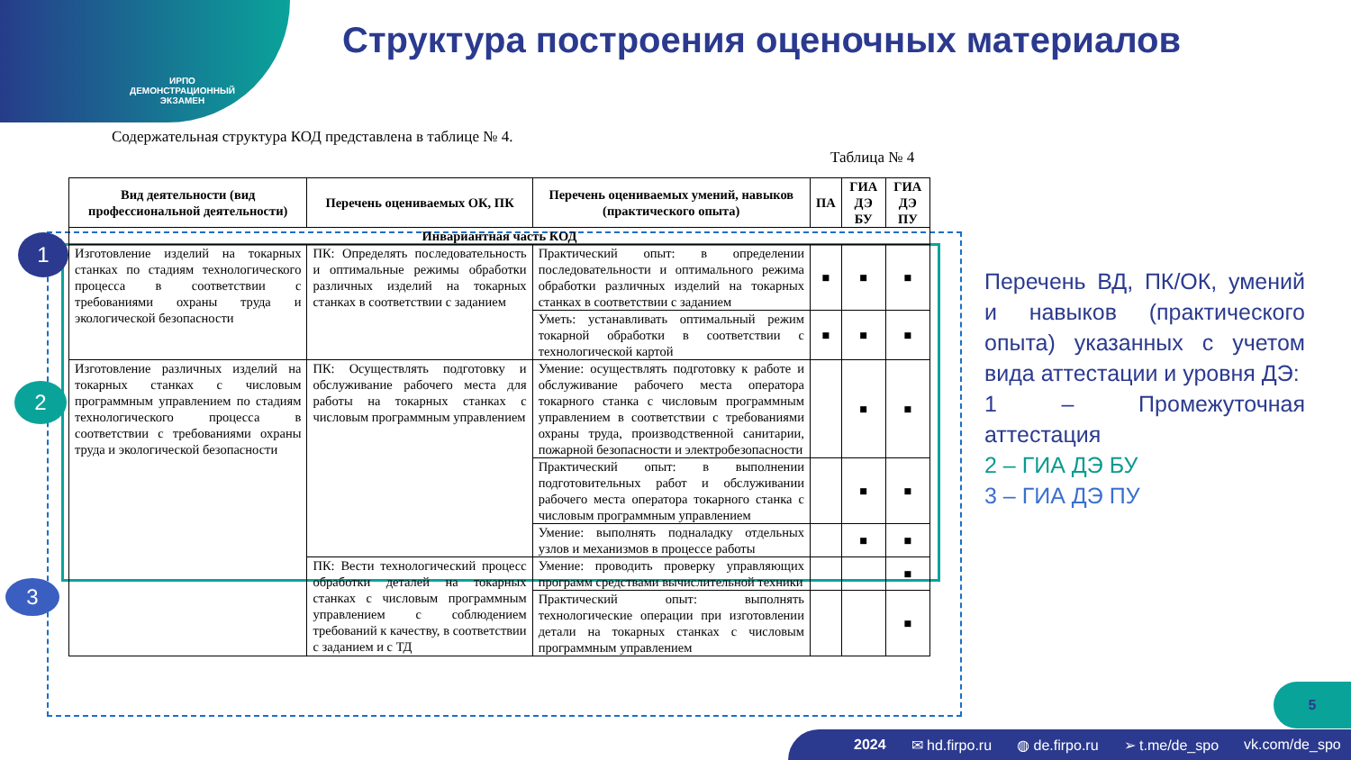ИРПО
ДЕМОНСТРАЦИОННЫЙ ЭКЗАМЕН
Структура построения оценочных материалов
Содержательная структура КОД представлена в таблице № 4.
Таблица № 4
| Вид деятельности (вид профессиональной деятельности) | Перечень оцениваемых ОК, ПК | Перечень оцениваемых умений, навыков (практического опыта) | ПА | ГИА ДЭ БУ | ГИА ДЭ ПУ |
| --- | --- | --- | --- | --- | --- |
| Инвариантная часть КОД | | | | | |
| Изготовление изделий на токарных станках по стадиям технологического процесса в соответствии с требованиями охраны труда и экологической безопасности | ПК: Определять последовательность и оптимальные режимы обработки различных изделий на токарных станках в соответствии с заданием | Практический опыт: в определении последовательности и оптимального режима обработки различных изделий на токарных станках в соответствии с заданием | ■ | ■ | ■ |
| | | Уметь: устанавливать оптимальный режим токарной обработки в соответствии с технологической картой | ■ | ■ | ■ |
| Изготовление различных изделий на токарных станках с числовым программным управлением по стадиям технологического процесса в соответствии с требованиями охраны труда и экологической безопасности | ПК: Осуществлять подготовку и обслуживание рабочего места для работы на токарных станках с числовым программным управлением | Умение: осуществлять подготовку к работе и обслуживание рабочего места оператора токарного станка с числовым программным управлением в соответствии с требованиями охраны труда, производственной санитарии, пожарной безопасности и электробезопасности | | ■ | ■ |
| | | Практический опыт: в выполнении подготовительных работ и обслуживании рабочего места оператора токарного станка с числовым программным управлением | | ■ | ■ |
| | | Умение: выполнять подналадку отдельных узлов и механизмов в процессе работы | | ■ | ■ |
| | ПК: Вести технологический процесс обработки деталей на токарных станках с числовым программным управлением с соблюдением требований к качеству, в соответствии с заданием и с ТД | Умение: проводить проверку управляющих программ средствами вычислительной техники | | | ■ |
| | | Практический опыт: выполнять технологические операции при изготовлении детали на токарных станках с числовым программным управлением | | | ■ |
1
2
3
Перечень ВД, ПК/ОК, умений и навыков (практического опыта) указанных с учетом вида аттестации и уровня ДЭ:
1 – Промежуточная аттестация
2 – ГИА ДЭ БУ
3 – ГИА ДЭ ПУ
5
2024 ✉ hd.firpo.ru ◍ de.firpo.ru ➢ t.me/de_spo vk.com/de_spo